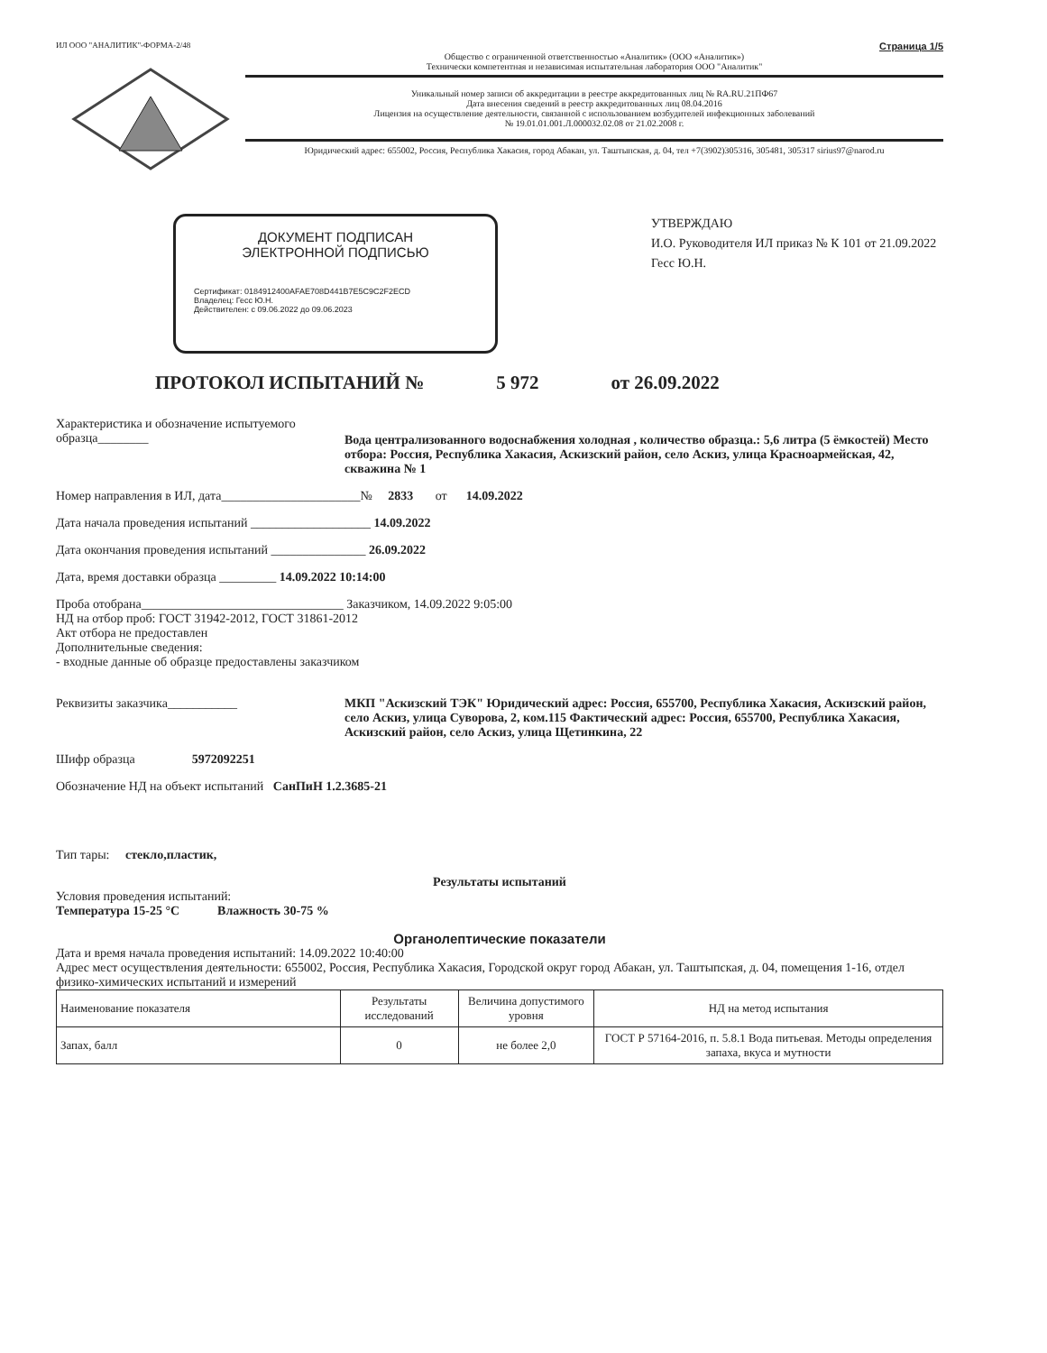ИЛ ООО "АНАЛИТИК"-ФОРМА-2/48 Страница 1/5
Общество с ограниченной ответственностью «Аналитик» (ООО «Аналитик»)
Технически компетентная и независимая испытательная лаборатория ООО "Аналитик"
Уникальный номер записи об аккредитации в реестре аккредитованных лиц № RA.RU.21ПФ67
Дата внесения сведений в реестр аккредитованных лиц 08.04.2016
Лицензия на осуществление деятельности, связанной с использованием возбудителей инфекционных заболеваний
№ 19.01.01.001.Л.000032.02.08 от 21.02.2008 г.
Юридический адрес: 655002, Россия, Республика Хакасия, город Абакан, ул. Таштыпская, д. 04, тел +7(3902)305316, 305481, 305317 sirius97@narod.ru
ДОКУМЕНТ ПОДПИСАН
ЭЛЕКТРОННОЙ ПОДПИСЬЮ
Сертификат: 0184912400AFAE708D441B7E5C9C2F2ECD
Владелец: Гесс Ю.Н.
Действителен: с 09.06.2022 до 09.06.2023
УТВЕРЖДАЮ
И.О. Руководителя ИЛ приказ № К 101 от 21.09.2022
Гесс Ю.Н.
ПРОТОКОЛ ИСПЫТАНИЙ № 5 972 от 26.09.2022
Характеристика и обозначение испытуемого образца________
Вода централизованного водоснабжения холодная , количество образца.: 5,6 литра (5 ёмкостей) Место отбора: Россия, Республика Хакасия, Аскизский район, село Аскиз, улица Красноармейская, 42, скважина № 1
Номер направления в ИЛ, дата______________________№ 2833 от 14.09.2022
Дата начала проведения испытаний ___________________ 14.09.2022
Дата окончания проведения испытаний _______________ 26.09.2022
Дата, время доставки образца _________ 14.09.2022 10:14:00
Проба отобрана________________________________ Заказчиком, 14.09.2022 9:05:00
НД на отбор проб: ГОСТ 31942-2012, ГОСТ 31861-2012
Акт отбора не предоставлен
Дополнительные сведения:
- входные данные об образце предоставлены заказчиком
Реквизиты заказчика___________ МКП "Аскизский ТЭК" Юридический адрес: Россия, 655700, Республика Хакасия, Аскизский район, село Аскиз, улица Суворова, 2, ком.115 Фактический адрес: Россия, 655700, Республика Хакасия, Аскизский район, село Аскиз, улица Щетинкина, 22
Шифр образца 5972092251
Обозначение НД на объект испытаний СанПиН 1.2.3685-21
Тип тары: стекло,пластик,
Результаты испытаний
Условия проведения испытаний:
Температура 15-25 °С Влажность 30-75 %
Органолептические показатели
Дата и время начала проведения испытаний: 14.09.2022 10:40:00
Адрес мест осуществления деятельности: 655002, Россия, Республика Хакасия, Городской округ город Абакан, ул. Таштыпская, д. 04, помещения 1-16, отдел физико-химических испытаний и измерений
| Наименование показателя | Результаты исследований | Величина допустимого уровня | НД на метод испытания |
| --- | --- | --- | --- |
| Запах, балл | 0 | не более 2,0 | ГОСТ Р 57164-2016, п. 5.8.1 Вода питьевая. Методы определения запаха, вкуса и мутности |